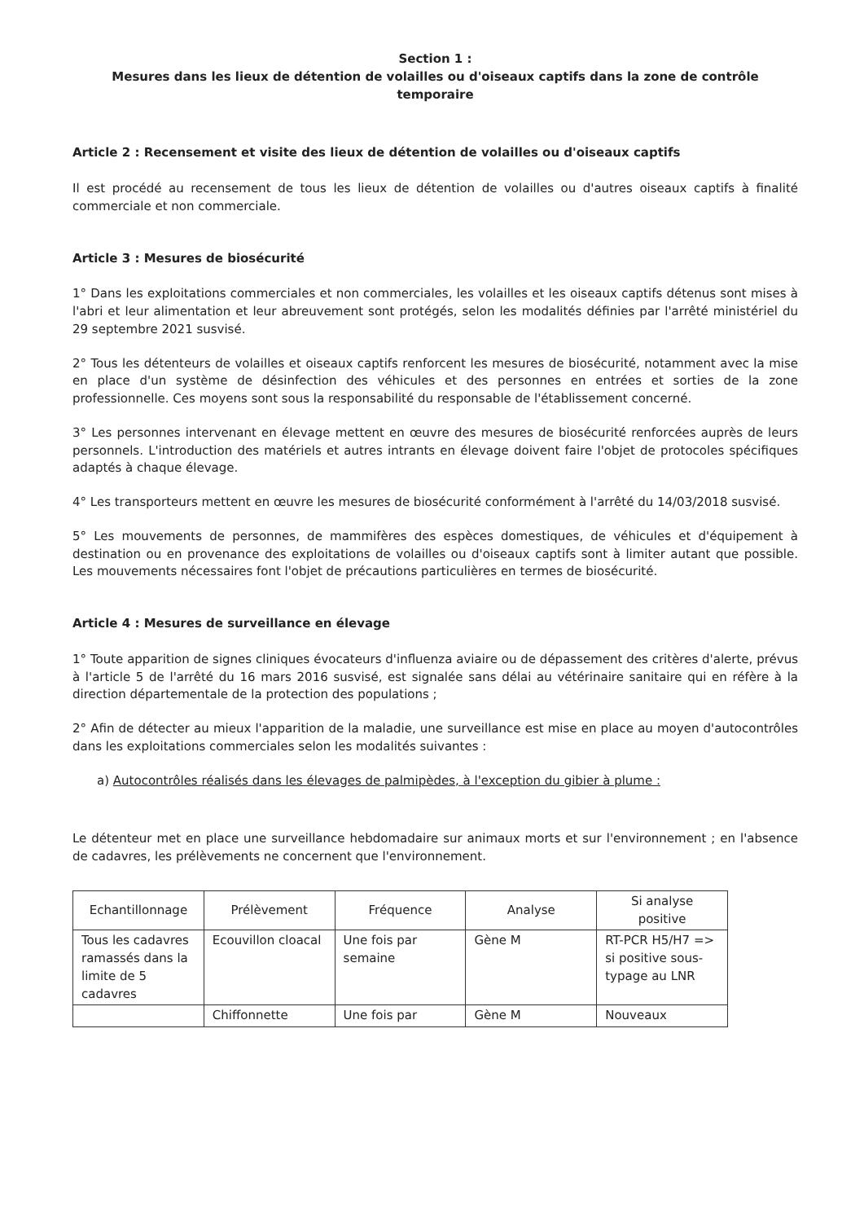Section 1 :
Mesures dans les lieux de détention de volailles ou d'oiseaux captifs dans la zone de contrôle temporaire
Article 2 : Recensement et visite des lieux de détention de volailles ou d'oiseaux captifs
Il est procédé au recensement de tous les lieux de détention de volailles ou d'autres oiseaux captifs à finalité commerciale et non commerciale.
Article 3 : Mesures de biosécurité
1° Dans les exploitations commerciales et non commerciales, les volailles et les oiseaux captifs détenus sont mises à l'abri et leur alimentation et leur abreuvement sont protégés, selon les modalités définies par l'arrêté ministériel du 29 septembre 2021 susvisé.
2° Tous les détenteurs de volailles et oiseaux captifs renforcent les mesures de biosécurité, notamment avec la mise en place d'un système de désinfection des véhicules et des personnes en entrées et sorties de la zone professionnelle. Ces moyens sont sous la responsabilité du responsable de l'établissement concerné.
3° Les personnes intervenant en élevage mettent en œuvre des mesures de biosécurité renforcées auprès de leurs personnels. L'introduction des matériels et autres intrants en élevage doivent faire l'objet de protocoles spécifiques adaptés à chaque élevage.
4° Les transporteurs mettent en œuvre les mesures de biosécurité conformément à l'arrêté du 14/03/2018 susvisé.
5° Les mouvements de personnes, de mammifères des espèces domestiques, de véhicules et d'équipement à destination ou en provenance des exploitations de volailles ou d'oiseaux captifs sont à limiter autant que possible. Les mouvements nécessaires font l'objet de précautions particulières en termes de biosécurité.
Article 4 : Mesures de surveillance en élevage
1° Toute apparition de signes cliniques évocateurs d'influenza aviaire ou de dépassement des critères d'alerte, prévus à l'article 5 de l'arrêté du 16 mars 2016 susvisé, est signalée sans délai au vétérinaire sanitaire qui en réfère à la direction départementale de la protection des populations ;
2° Afin de détecter au mieux l'apparition de la maladie, une surveillance est mise en place au moyen d'autocontrôles dans les exploitations commerciales selon les modalités suivantes :
a) Autocontrôles réalisés dans les élevages de palmipèdes, à l'exception du gibier à plume :
Le détenteur met en place une surveillance hebdomadaire sur animaux morts et sur l'environnement ; en l'absence de cadavres, les prélèvements ne concernent que l'environnement.
| Echantillonnage | Prélèvement | Fréquence | Analyse | Si analyse positive |
| --- | --- | --- | --- | --- |
| Tous les cadavres ramassés dans la limite de 5 cadavres | Ecouvillon cloacal | Une fois par semaine | Gène M | RT-PCR H5/H7 => si positive sous-typage au LNR |
| | Chiffonnette | Une fois par | Gène M | Nouveaux |